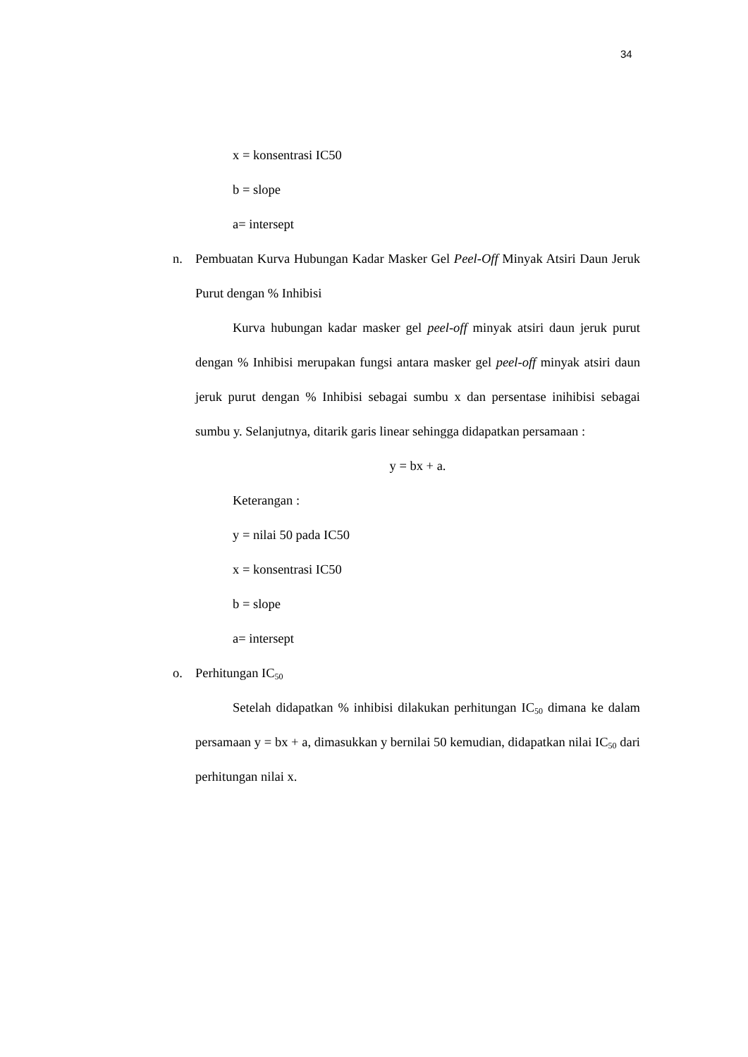34
x = konsentrasi IC50
b = slope
a= intersept
n. Pembuatan Kurva Hubungan Kadar Masker Gel Peel-Off Minyak Atsiri Daun Jeruk Purut dengan % Inhibisi
Kurva hubungan kadar masker gel peel-off minyak atsiri daun jeruk purut dengan % Inhibisi merupakan fungsi antara masker gel peel-off minyak atsiri daun jeruk purut dengan % Inhibisi sebagai sumbu x dan persentase inihibisi sebagai sumbu y. Selanjutnya, ditarik garis linear sehingga didapatkan persamaan :
y = bx + a.
Keterangan :
y = nilai 50 pada IC50
x = konsentrasi IC50
b = slope
a= intersept
o. Perhitungan IC<sub>50</sub>
Setelah didapatkan % inhibisi dilakukan perhitungan IC<sub>50</sub> dimana ke dalam persamaan y = bx + a, dimasukkan y bernilai 50 kemudian, didapatkan nilai IC<sub>50</sub> dari perhitungan nilai x.